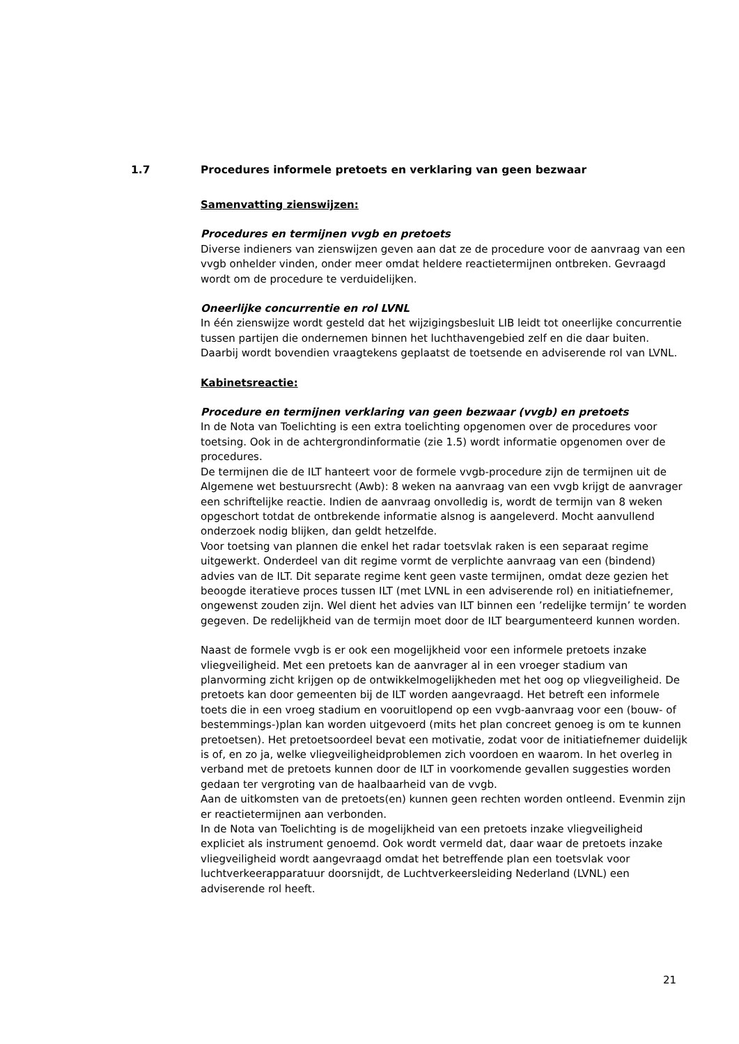1.7 Procedures informele pretoets en verklaring van geen bezwaar
Samenvatting zienswijzen:
Procedures en termijnen vvgb en pretoets
Diverse indieners van zienswijzen geven aan dat ze de procedure voor de aanvraag van een vvgb onhelder vinden, onder meer omdat heldere reactietermijnen ontbreken. Gevraagd wordt om de procedure te verduidelijken.
Oneerlijke concurrentie en rol LVNL
In één zienswijze wordt gesteld dat het wijzigingsbesluit LIB leidt tot oneerlijke concurrentie tussen partijen die ondernemen binnen het luchthavengebied zelf en die daar buiten. Daarbij wordt bovendien vraagtekens geplaatst de toetsende en adviserende rol van LVNL.
Kabinetsreactie:
Procedure en termijnen verklaring van geen bezwaar (vvgb) en pretoets
In de Nota van Toelichting is een extra toelichting opgenomen over de procedures voor toetsing. Ook in de achtergrondinformatie (zie 1.5) wordt informatie opgenomen over de procedures.
De termijnen die de ILT hanteert voor de formele vvgb-procedure zijn de termijnen uit de Algemene wet bestuursrecht (Awb): 8 weken na aanvraag van een vvgb krijgt de aanvrager een schriftelijke reactie. Indien de aanvraag onvolledig is, wordt de termijn van 8 weken opgeschort totdat de ontbrekende informatie alsnog is aangeleverd. Mocht aanvullend onderzoek nodig blijken, dan geldt hetzelfde.
Voor toetsing van plannen die enkel het radar toetsvlak raken is een separaat regime uitgewerkt. Onderdeel van dit regime vormt de verplichte aanvraag van een (bindend) advies van de ILT. Dit separate regime kent geen vaste termijnen, omdat deze gezien het beoogde iteratieve proces tussen ILT (met LVNL in een adviserende rol) en initiatiefnemer, ongewenst zouden zijn. Wel dient het advies van ILT binnen een ’redelijke termijn’ te worden gegeven. De redelijkheid van de termijn moet door de ILT beargumenteerd kunnen worden.
Naast de formele vvgb is er ook een mogelijkheid voor een informele pretoets inzake vliegveiligheid. Met een pretoets kan de aanvrager al in een vroeger stadium van planvorming zicht krijgen op de ontwikkelmogelijkheden met het oog op vliegveiligheid. De pretoets kan door gemeenten bij de ILT worden aangevraagd. Het betreft een informele toets die in een vroeg stadium en vooruitlopend op een vvgb-aanvraag voor een (bouw- of bestemmings-)plan kan worden uitgevoerd (mits het plan concreet genoeg is om te kunnen pretoetsen). Het pretoetsoordeel bevat een motivatie, zodat voor de initiatiefnemer duidelijk is of, en zo ja, welke vliegveiligheidproblemen zich voordoen en waarom. In het overleg in verband met de pretoets kunnen door de ILT in voorkomende gevallen suggesties worden gedaan ter vergroting van de haalbaarheid van de vvgb.
Aan de uitkomsten van de pretoets(en) kunnen geen rechten worden ontleend. Evenmin zijn er reactietermijnen aan verbonden.
In de Nota van Toelichting is de mogelijkheid van een pretoets inzake vliegveiligheid expliciet als instrument genoemd. Ook wordt vermeld dat, daar waar de pretoets inzake vliegveiligheid wordt aangevraagd omdat het betreffende plan een toetsvlak voor luchtverkeerapparatuur doorsnijdt, de Luchtverkeersleiding Nederland (LVNL) een adviserende rol heeft.
21